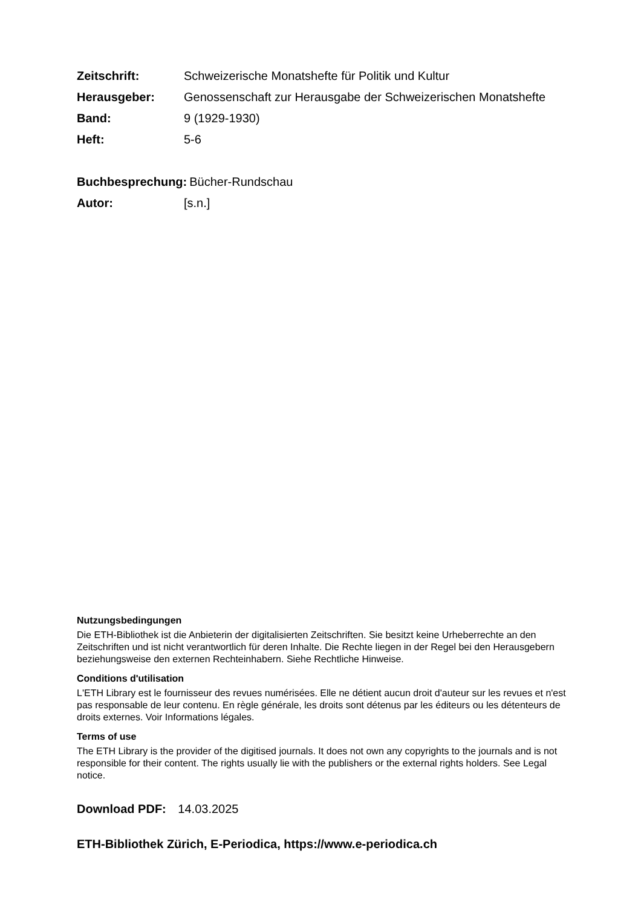Zeitschrift: Schweizerische Monatshefte für Politik und Kultur
Herausgeber: Genossenschaft zur Herausgabe der Schweizerischen Monatshefte
Band: 9 (1929-1930)
Heft: 5-6
Buchbesprechung: Bücher-Rundschau
Autor: [s.n.]
Nutzungsbedingungen
Die ETH-Bibliothek ist die Anbieterin der digitalisierten Zeitschriften. Sie besitzt keine Urheberrechte an den Zeitschriften und ist nicht verantwortlich für deren Inhalte. Die Rechte liegen in der Regel bei den Herausgebern beziehungsweise den externen Rechteinhabern. Siehe Rechtliche Hinweise.
Conditions d'utilisation
L'ETH Library est le fournisseur des revues numérisées. Elle ne détient aucun droit d'auteur sur les revues et n'est pas responsable de leur contenu. En règle générale, les droits sont détenus par les éditeurs ou les détenteurs de droits externes. Voir Informations légales.
Terms of use
The ETH Library is the provider of the digitised journals. It does not own any copyrights to the journals and is not responsible for their content. The rights usually lie with the publishers or the external rights holders. See Legal notice.
Download PDF: 14.03.2025
ETH-Bibliothek Zürich, E-Periodica, https://www.e-periodica.ch